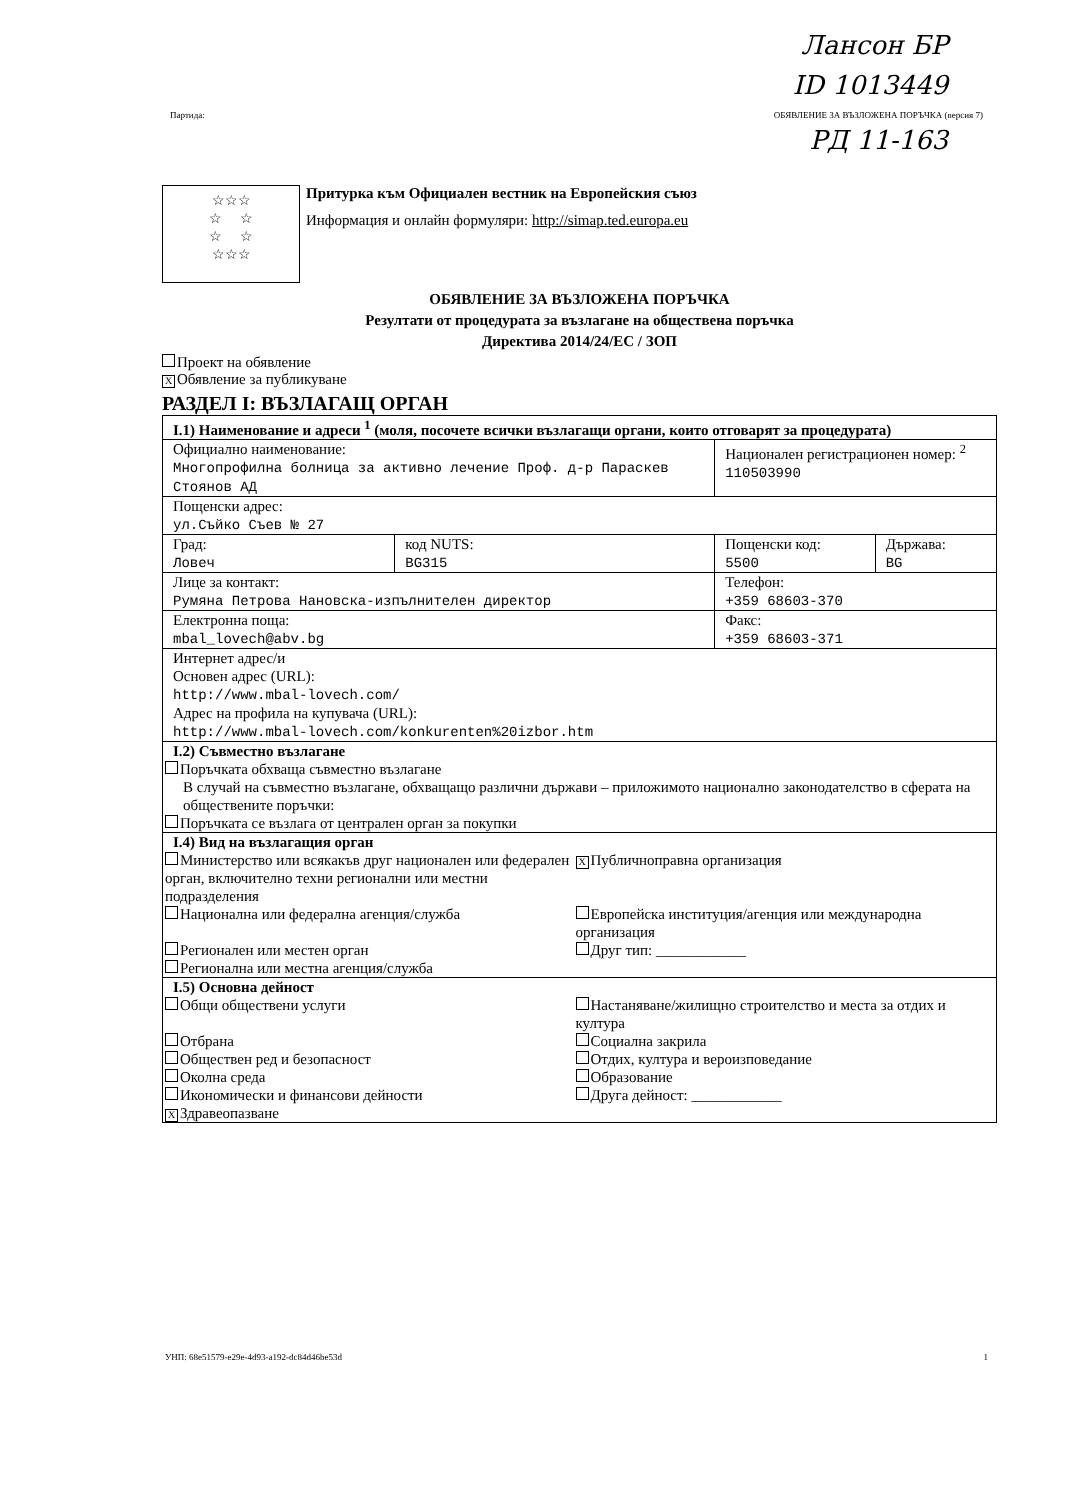Ланcон БР
ID 1013449
РД 11-163
Партида: ОБЯВЛЕНИЕ ЗА ВЪЗЛОЖЕНА ПОРЪЧКА (версия 7)
☆☆☆
☆ ☆
☆ ☆
☆☆☆
Притурка към Официален вестник на Европейския съюз
Информация и онлайн формуляри: http://simap.ted.europa.eu
ОБЯВЛЕНИЕ ЗА ВЪЗЛОЖЕНА ПОРЪЧКА
Резултати от процедурата за възлагане на обществена поръчка
Директива 2014/24/ЕС / ЗОП
Проект на обявление
X Обявление за публикуване
РАЗДЕЛ I: ВЪЗЛАГАЩ ОРГАН
| I.1) Наименование и адреси <sup>1</sup> (моля, посочете всички възлагащи органи, които отговарят за процедурата) | | | |
| Официално наименование: Многопрофилна болница за активно лечение Проф. д-р Параскев Стоянов АД | | Национален регистрационен номер: <sup>2</sup> 110503990 | |
| Пощенски адрес: ул.Съйко Съев № 27 | | | |
| Град: Ловеч | код NUTS: BG315 | Пощенски код: 5500 | Държава: BG |
| Лице за контакт: Румяна Петрова Нановска-изпълнителен директор | | Телефон: +359 68603-370 | |
| Електронна поща: mbal_lovech@abv.bg | | Факс: +359 68603-371 | |
| Интернет адрес/и Основен адрес (URL): http://www.mbal-lovech.com/ Адрес на профила на купувача (URL): http://www.mbal-lovech.com/konkurenten%20izbor.htm | | | |
| I.2) Съвместно възлагане Поръчката обхваща съвместно възлагане В случай на съвместно възлагане, обхващащо различни държави – приложимото национално законодателство в сферата на обществените поръчки: Поръчката се възлага от централен орган за покупки | | | |
| I.4) Вид на възлагащия орган Министерство или всякакъв друг национален или федерален орган, включително техни регионални или местни подразделения Национална или федерална агенция/служба Регионален или местен орган Регионална или местна агенция/служба X Публичноправна организация Европейска институция/агенция или международна организация Друг тип: ____________ | | | |
| I.5) Основна дейност Общи обществени услуги Отбрана Обществен ред и безопасност Околна среда Икономически и финансови дейности X Здравеопазване Настаняване/жилищно строителство и места за отдих и култура Социална закрила Отдих, култура и вероизповедание Образование Друга дейност: ____________ | | | |
УНП: 68e51579-e29e-4d93-a192-dc84d46be53d 1